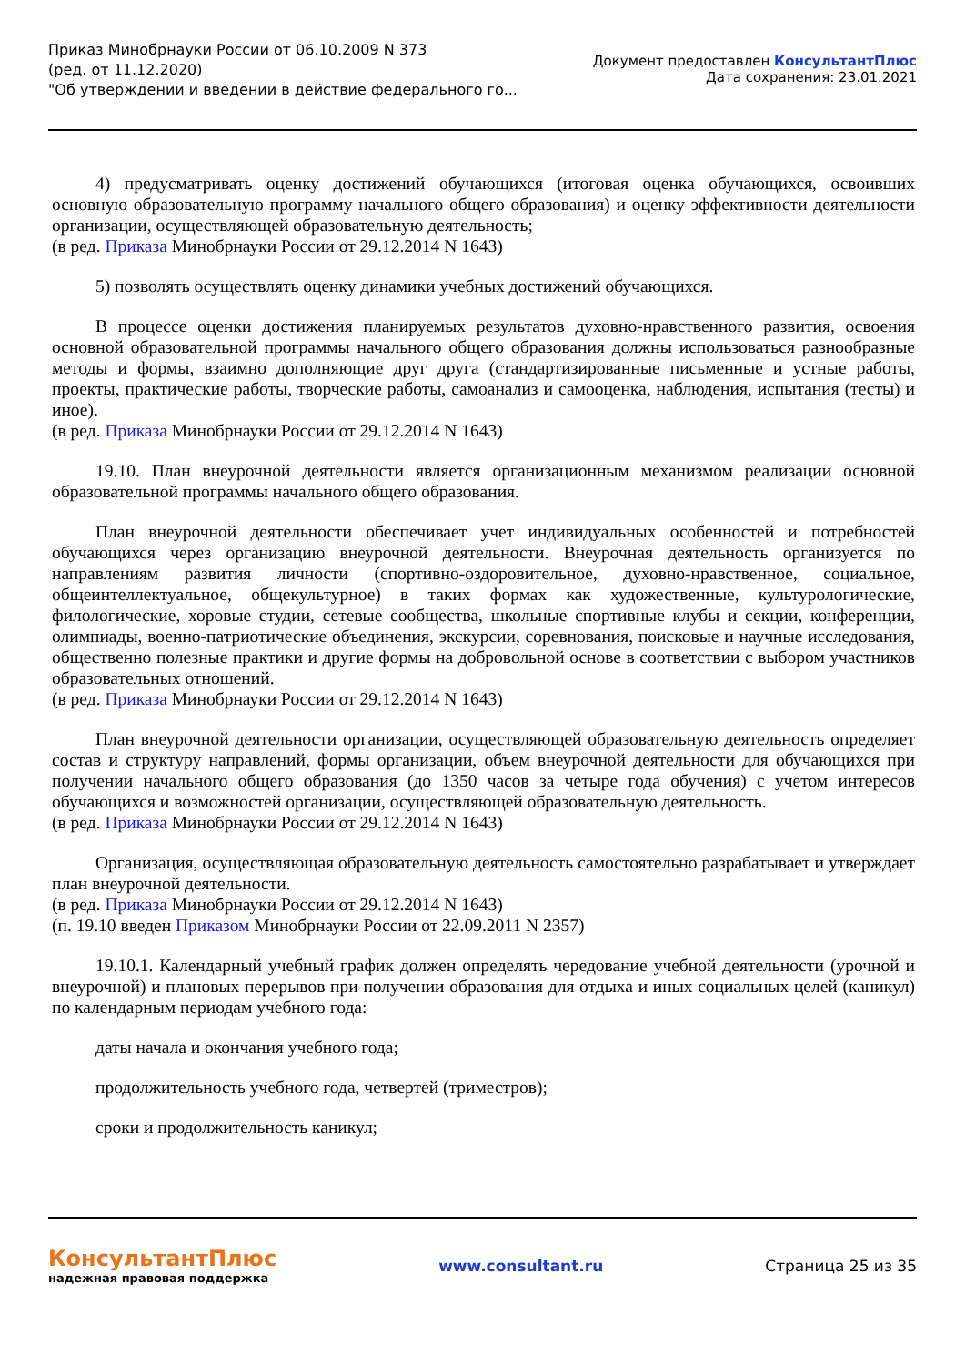Приказ Минобрнауки России от 06.10.2009 N 373
(ред. от 11.12.2020)
"Об утверждении и введении в действие федерального го...
Документ предоставлен КонсультантПлюс
Дата сохранения: 23.01.2021
4) предусматривать оценку достижений обучающихся (итоговая оценка обучающихся, освоивших основную образовательную программу начального общего образования) и оценку эффективности деятельности организации, осуществляющей образовательную деятельность;
(в ред. Приказа Минобрнауки России от 29.12.2014 N 1643)
5) позволять осуществлять оценку динамики учебных достижений обучающихся.
В процессе оценки достижения планируемых результатов духовно-нравственного развития, освоения основной образовательной программы начального общего образования должны использоваться разнообразные методы и формы, взаимно дополняющие друг друга (стандартизированные письменные и устные работы, проекты, практические работы, творческие работы, самоанализ и самооценка, наблюдения, испытания (тесты) и иное).
(в ред. Приказа Минобрнауки России от 29.12.2014 N 1643)
19.10. План внеурочной деятельности является организационным механизмом реализации основной образовательной программы начального общего образования.
План внеурочной деятельности обеспечивает учет индивидуальных особенностей и потребностей обучающихся через организацию внеурочной деятельности. Внеурочная деятельность организуется по направлениям развития личности (спортивно-оздоровительное, духовно-нравственное, социальное, общеинтеллектуальное, общекультурное) в таких формах как художественные, культурологические, филологические, хоровые студии, сетевые сообщества, школьные спортивные клубы и секции, конференции, олимпиады, военно-патриотические объединения, экскурсии, соревнования, поисковые и научные исследования, общественно полезные практики и другие формы на добровольной основе в соответствии с выбором участников образовательных отношений.
(в ред. Приказа Минобрнауки России от 29.12.2014 N 1643)
План внеурочной деятельности организации, осуществляющей образовательную деятельность определяет состав и структуру направлений, формы организации, объем внеурочной деятельности для обучающихся при получении начального общего образования (до 1350 часов за четыре года обучения) с учетом интересов обучающихся и возможностей организации, осуществляющей образовательную деятельность.
(в ред. Приказа Минобрнауки России от 29.12.2014 N 1643)
Организация, осуществляющая образовательную деятельность самостоятельно разрабатывает и утверждает план внеурочной деятельности.
(в ред. Приказа Минобрнауки России от 29.12.2014 N 1643)
(п. 19.10 введен Приказом Минобрнауки России от 22.09.2011 N 2357)
19.10.1. Календарный учебный график должен определять чередование учебной деятельности (урочной и внеурочной) и плановых перерывов при получении образования для отдыха и иных социальных целей (каникул) по календарным периодам учебного года:
даты начала и окончания учебного года;
продолжительность учебного года, четвертей (триместров);
сроки и продолжительность каникул;
КонсультантПлюс
надежная правовая поддержка
www.consultant.ru Страница 25 из 35